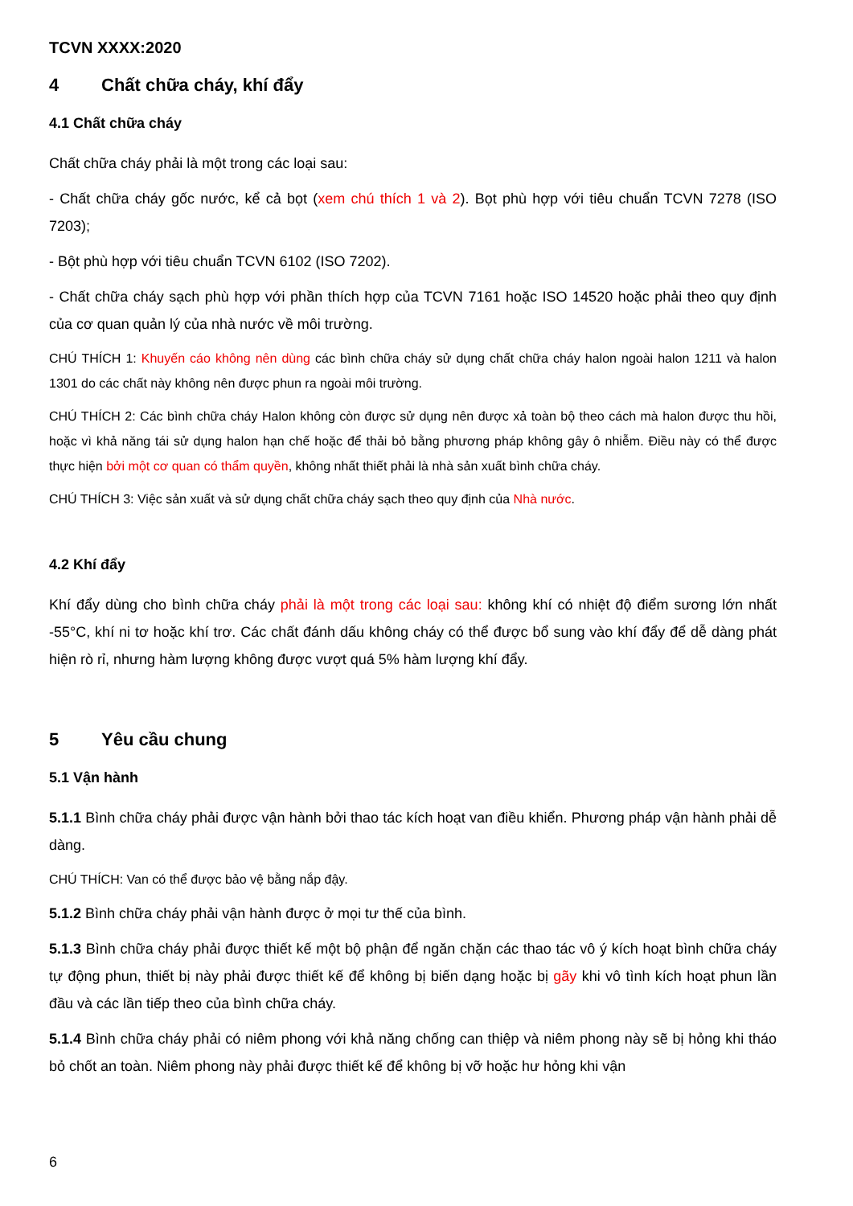TCVN XXXX:2020
4 Chất chữa cháy, khí đẩy
4.1 Chất chữa cháy
Chất chữa cháy phải là một trong các loại sau:
- Chất chữa cháy gốc nước, kể cả bọt (xem chú thích 1 và 2). Bọt phù hợp với tiêu chuẩn TCVN 7278 (ISO 7203);
- Bột phù hợp với tiêu chuẩn TCVN 6102 (ISO 7202).
- Chất chữa cháy sạch phù hợp với phần thích hợp của TCVN 7161 hoặc ISO 14520 hoặc phải theo quy định của cơ quan quản lý của nhà nước về môi trường.
CHÚ THÍCH 1: Khuyến cáo không nên dùng các bình chữa cháy sử dụng chất chữa cháy halon ngoài halon 1211 và halon 1301 do các chất này không nên được phun ra ngoài môi trường.
CHÚ THÍCH 2: Các bình chữa cháy Halon không còn được sử dụng nên được xả toàn bộ theo cách mà halon được thu hồi, hoặc vì khả năng tái sử dụng halon hạn chế hoặc để thải bỏ bằng phương pháp không gây ô nhiễm. Điều này có thể được thực hiện bởi một cơ quan có thẩm quyền, không nhất thiết phải là nhà sản xuất bình chữa cháy.
CHÚ THÍCH 3: Việc sản xuất và sử dụng chất chữa cháy sạch theo quy định của Nhà nước.
4.2 Khí đẩy
Khí đẩy dùng cho bình chữa cháy phải là một trong các loại sau: không khí có nhiệt độ điểm sương lớn nhất -55°C, khí ni tơ hoặc khí trơ. Các chất đánh dấu không cháy có thể được bổ sung vào khí đẩy để dễ dàng phát hiện rò rỉ, nhưng hàm lượng không được vượt quá 5% hàm lượng khí đẩy.
5 Yêu cầu chung
5.1 Vận hành
5.1.1 Bình chữa cháy phải được vận hành bởi thao tác kích hoạt van điều khiển. Phương pháp vận hành phải dễ dàng.
CHÚ THÍCH: Van có thể được bảo vệ bằng nắp đậy.
5.1.2 Bình chữa cháy phải vận hành được ở mọi tư thế của bình.
5.1.3 Bình chữa cháy phải được thiết kế một bộ phận để ngăn chặn các thao tác vô ý kích hoạt bình chữa cháy tự động phun, thiết bị này phải được thiết kế để không bị biến dạng hoặc bị gãy khi vô tình kích hoạt phun lần đầu và các lần tiếp theo của bình chữa cháy.
5.1.4 Bình chữa cháy phải có niêm phong với khả năng chống can thiệp và niêm phong này sẽ bị hỏng khi tháo bỏ chốt an toàn. Niêm phong này phải được thiết kế để không bị vỡ hoặc hư hỏng khi vận
6